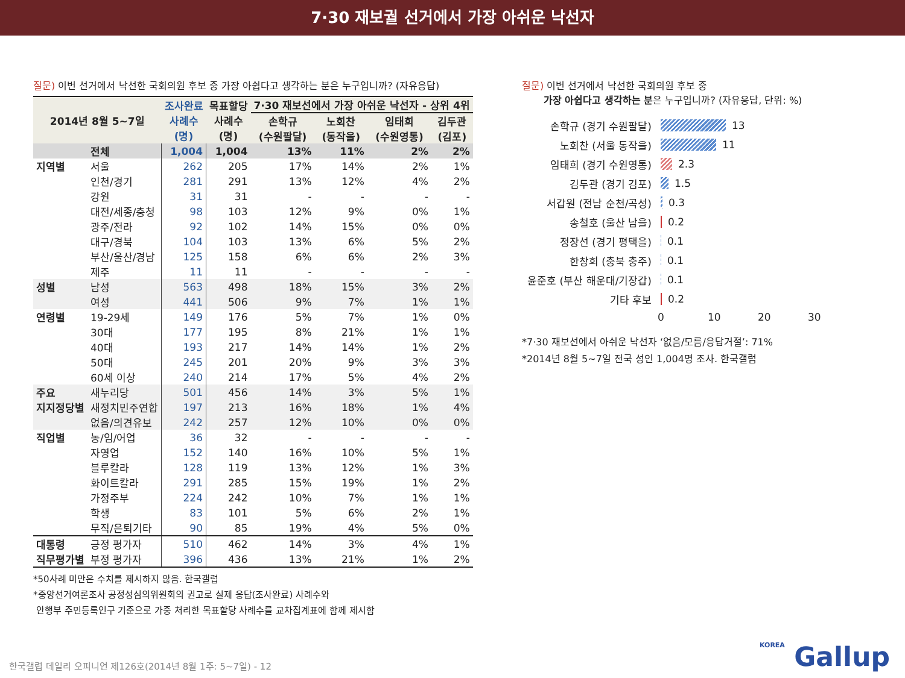7·30 재보궐 선거에서 가장 아쉬운 낙선자
질문) 이번 선거에서 낙선한 국회의원 후보 중 가장 아쉽다고 생각하는 분은 누구입니까? (자유응답)
| 2014년 8월 5~7일 | | 조사완료 사례수 (명) | 목표할당 사례수 (명) | 7·30 재보선에서 가장 아쉬운 낙선자 - 상위 4위 | | | |
| --- | --- | --- | --- | --- | --- | --- | --- |
| | | | | 손학규 (수원팔달) | 노회찬 (동작을) | 임태희 (수원영통) | 김두관 (김포) |
| | 전체 | 1,004 | 1,004 | 13% | 11% | 2% | 2% |
| 지역별 | 서울 | 262 | 205 | 17% | 14% | 2% | 1% |
| | 인천/경기 | 281 | 291 | 13% | 12% | 4% | 2% |
| | 강원 | 31 | 31 | - | - | - | - |
| | 대전/세종/충청 | 98 | 103 | 12% | 9% | 0% | 1% |
| | 광주/전라 | 92 | 102 | 14% | 15% | 0% | 0% |
| | 대구/경북 | 104 | 103 | 13% | 6% | 5% | 2% |
| | 부산/울산/경남 | 125 | 158 | 6% | 6% | 2% | 3% |
| | 제주 | 11 | 11 | - | - | - | - |
| 성별 | 남성 | 563 | 498 | 18% | 15% | 3% | 2% |
| | 여성 | 441 | 506 | 9% | 7% | 1% | 1% |
| 연령별 | 19-29세 | 149 | 176 | 5% | 7% | 1% | 0% |
| | 30대 | 177 | 195 | 8% | 21% | 1% | 1% |
| | 40대 | 193 | 217 | 14% | 14% | 1% | 2% |
| | 50대 | 245 | 201 | 20% | 9% | 3% | 3% |
| | 60세 이상 | 240 | 214 | 17% | 5% | 4% | 2% |
| 주요 | 새누리당 | 501 | 456 | 14% | 3% | 5% | 1% |
| 지지정당별 | 새정치민주연합 | 197 | 213 | 16% | 18% | 1% | 4% |
| | 없음/의견유보 | 242 | 257 | 12% | 10% | 0% | 0% |
| 직업별 | 농/임/어업 | 36 | 32 | - | - | - | - |
| | 자영업 | 152 | 140 | 16% | 10% | 5% | 1% |
| | 블루칼라 | 128 | 119 | 13% | 12% | 1% | 3% |
| | 화이트칼라 | 291 | 285 | 15% | 19% | 1% | 2% |
| | 가정주부 | 224 | 242 | 10% | 7% | 1% | 1% |
| | 학생 | 83 | 101 | 5% | 6% | 2% | 1% |
| | 무직/은퇴기타 | 90 | 85 | 19% | 4% | 5% | 0% |
| 대통령 | 긍정 평가자 | 510 | 462 | 14% | 3% | 4% | 1% |
| 직무평가별 | 부정 평가자 | 396 | 436 | 13% | 21% | 1% | 2% |
*50사례 미만은 수치를 제시하지 않음. 한국갤럽
*중앙선거여론조사 공정성심의위원회의 권고로 실제 응답(조사완료) 사례수와
안행부 주민등록인구 기준으로 가중 처리한 목표할당 사례수를 교차집계표에 함께 제시함
질문) 이번 선거에서 낙선한 국회의원 후보 중
가장 아쉽다고 생각하는 분은 누구입니까? (자유응답, 단위: %)
손학규 (경기 수원팔달)
13
노회찬 (서울 동작을)
11
임태희 (경기 수원영통)
2.3
김두관 (경기 김포)
1.5
서갑원 (전남 순천/곡성)
0.3
송철호 (울산 남을)
0.2
정장선 (경기 평택을)
0.1
한창희 (충북 충주)
0.1
윤준호 (부산 해운대/기장갑)
0.1
기타 후보
0.2
0 10 20 30
*7·30 재보선에서 아쉬운 낙선자 ‘없음/모름/응답거절’: 71%
*2014년 8월 5~7일 전국 성인 1,004명 조사. 한국갤럽
한국갤럽 데일리 오피니언 제126호(2014년 8월 1주: 5~7일) - 12
KOREA Gallup